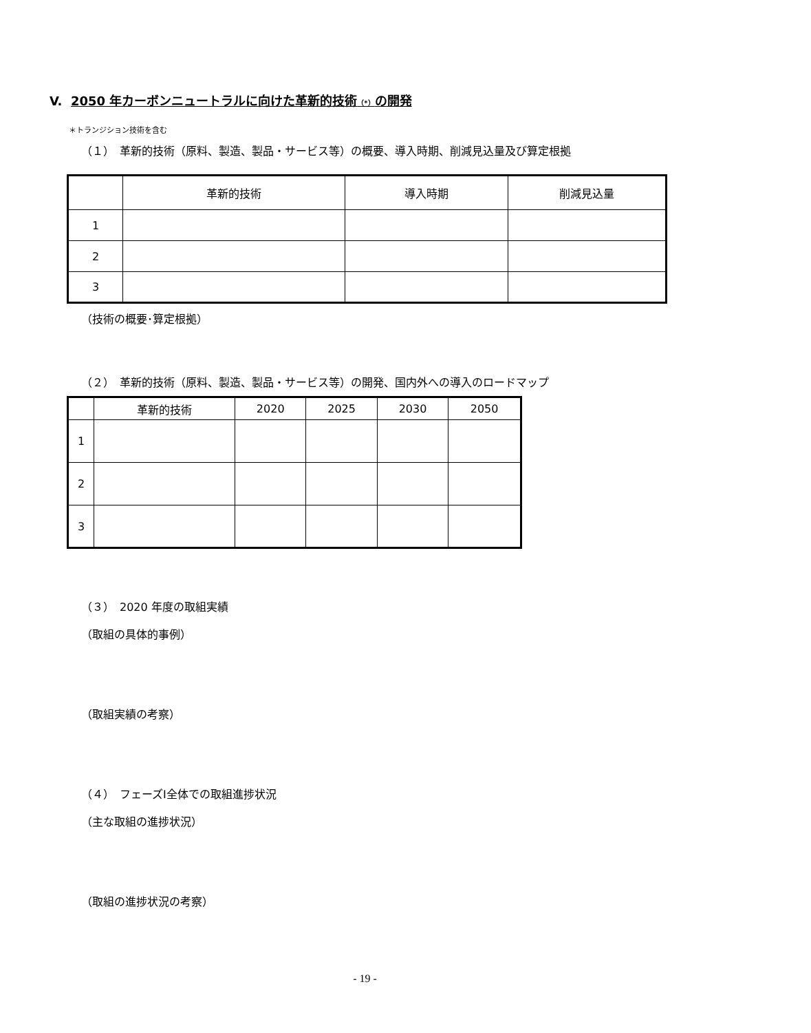V. 2050 年カーボンニュートラルに向けた革新的技術（*）の開発
＊トランジション技術を含む
（１）　革新的技術（原料、製造、製品・サービス等）の概要、導入時期、削減見込量及び算定根拠
| | 革新的技術 | 導入時期 | 削減見込量 |
| --- | --- | --- | --- |
| 1 | | | |
| 2 | | | |
| 3 | | | |
（技術の概要･算定根拠）
（２）　革新的技術（原料、製造、製品・サービス等）の開発、国内外への導入のロードマップ
| | 革新的技術 | 2020 | 2025 | 2030 | 2050 |
| --- | --- | --- | --- | --- | --- |
| 1 | | | | | |
| 2 | | | | | |
| 3 | | | | | |
（３）　2020 年度の取組実績
（取組の具体的事例）
（取組実績の考察）
（４）　フェーズⅠ全体での取組進捗状況
（主な取組の進捗状況）
（取組の進捗状況の考察）
- 19 -